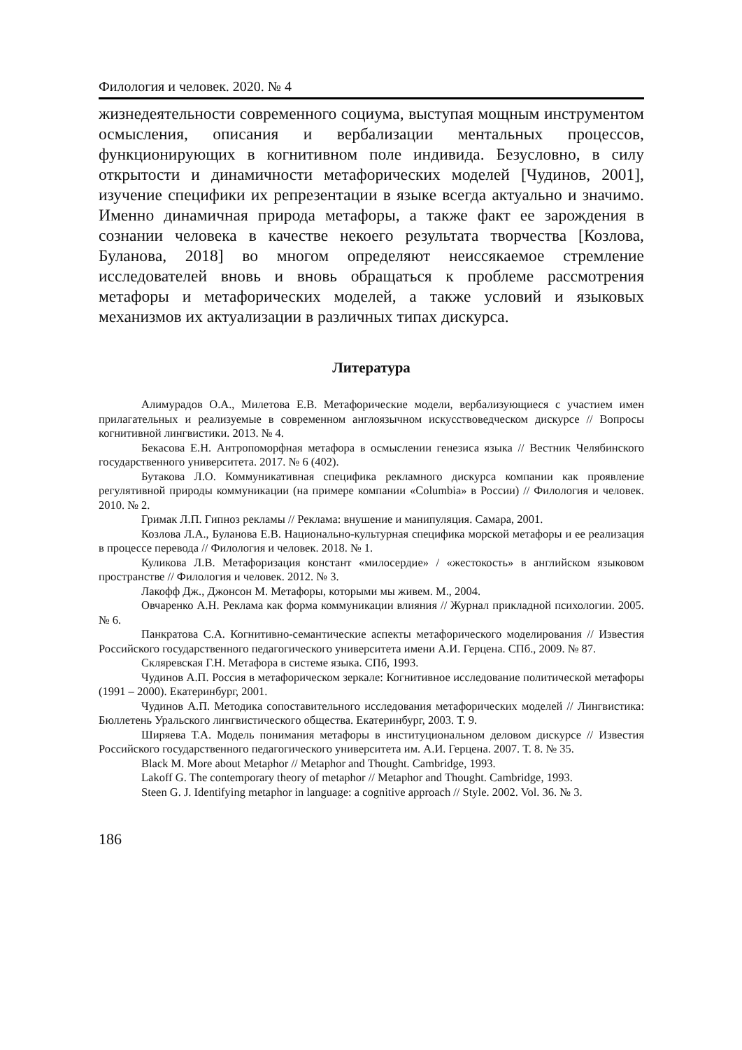Филология и человек. 2020. № 4
жизнедеятельности современного социума, выступая мощным инструментом осмысления, описания и вербализации ментальных процессов, функционирующих в когнитивном поле индивида. Безусловно, в силу открытости и динамичности метафорических моделей [Чудинов, 2001], изучение специфики их репрезентации в языке всегда актуально и значимо. Именно динамичная природа метафоры, а также факт ее зарождения в сознании человека в качестве некоего результата творчества [Козлова, Буланова, 2018] во многом определяют неиссякаемое стремление исследователей вновь и вновь обращаться к проблеме рассмотрения метафоры и метафорических моделей, а также условий и языковых механизмов их актуализации в различных типах дискурса.
Литература
Алимурадов О.А., Милетова Е.В. Метафорические модели, вербализующиеся с участием имен прилагательных и реализуемые в современном англоязычном искусствоведческом дискурсе // Вопросы когнитивной лингвистики. 2013. № 4.
Бекасова Е.Н. Антропоморфная метафора в осмыслении генезиса языка // Вестник Челябинского государственного университета. 2017. № 6 (402).
Бутакова Л.О. Коммуникативная специфика рекламного дискурса компании как проявление регулятивной природы коммуникации (на примере компании «Columbia» в России) // Филология и человек. 2010. № 2.
Гримак Л.П. Гипноз рекламы // Реклама: внушение и манипуляция. Самара, 2001.
Козлова Л.А., Буланова Е.В. Национально-культурная специфика морской метафоры и ее реализация в процессе перевода // Филология и человек. 2018. № 1.
Куликова Л.В. Метафоризация констант «милосердие» / «жестокость» в английском языковом пространстве // Филология и человек. 2012. № 3.
Лакофф Дж., Джонсон М. Метафоры, которыми мы живем. М., 2004.
Овчаренко А.Н. Реклама как форма коммуникации влияния // Журнал прикладной психологии. 2005. № 6.
Панкратова С.А. Когнитивно-семантические аспекты метафорического моделирования // Известия Российского государственного педагогического университета имени А.И. Герцена. СПб., 2009. № 87.
Скляревская Г.Н. Метафора в системе языка. СПб, 1993.
Чудинов А.П. Россия в метафорическом зеркале: Когнитивное исследование политической метафоры (1991 – 2000). Екатеринбург, 2001.
Чудинов А.П. Методика сопоставительного исследования метафорических моделей // Лингвистика: Бюллетень Уральского лингвистического общества. Екатеринбург, 2003. Т. 9.
Ширяева Т.А. Модель понимания метафоры в институциональном деловом дискурсе // Известия Российского государственного педагогического университета им. А.И. Герцена. 2007. Т. 8. № 35.
Black M. More about Metaphor // Metaphor and Thought. Cambridge, 1993.
Lakoff G. The contemporary theory of metaphor // Metaphor and Thought. Cambridge, 1993.
Steen G. J. Identifying metaphor in language: a cognitive approach // Style. 2002. Vol. 36. № 3.
186